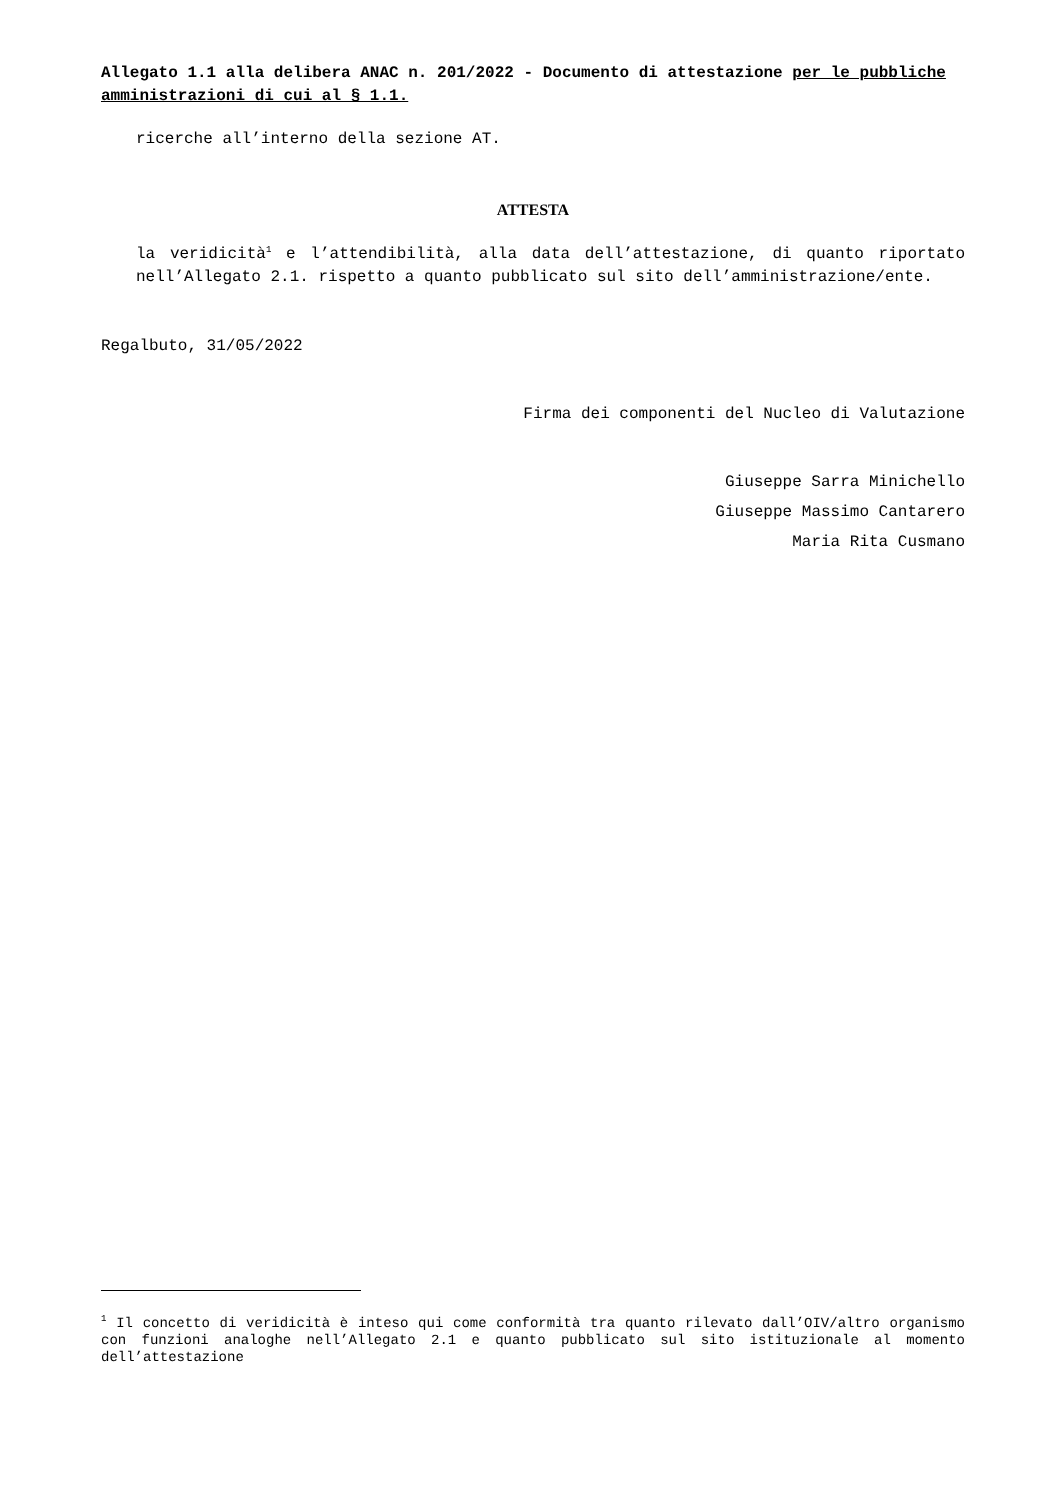Allegato 1.1 alla delibera ANAC n. 201/2022 - Documento di attestazione per le pubbliche amministrazioni di cui al § 1.1.
ricerche all’interno della sezione AT.
ATTESTA
la veridicità<sup>1</sup> e l’attendibilità, alla data dell’attestazione, di quanto riportato nell’Allegato 2.1. rispetto a quanto pubblicato sul sito dell’amministrazione/ente.
Regalbuto, 31/05/2022
Firma dei componenti del Nucleo di Valutazione
Giuseppe Sarra Minichello
Giuseppe Massimo Cantarero
Maria Rita Cusmano
<sup>1</sup> Il concetto di veridicità è inteso qui come conformità tra quanto rilevato dall’OIV/altro organismo con funzioni analoghe nell’Allegato 2.1 e quanto pubblicato sul sito istituzionale al momento dell’attestazione